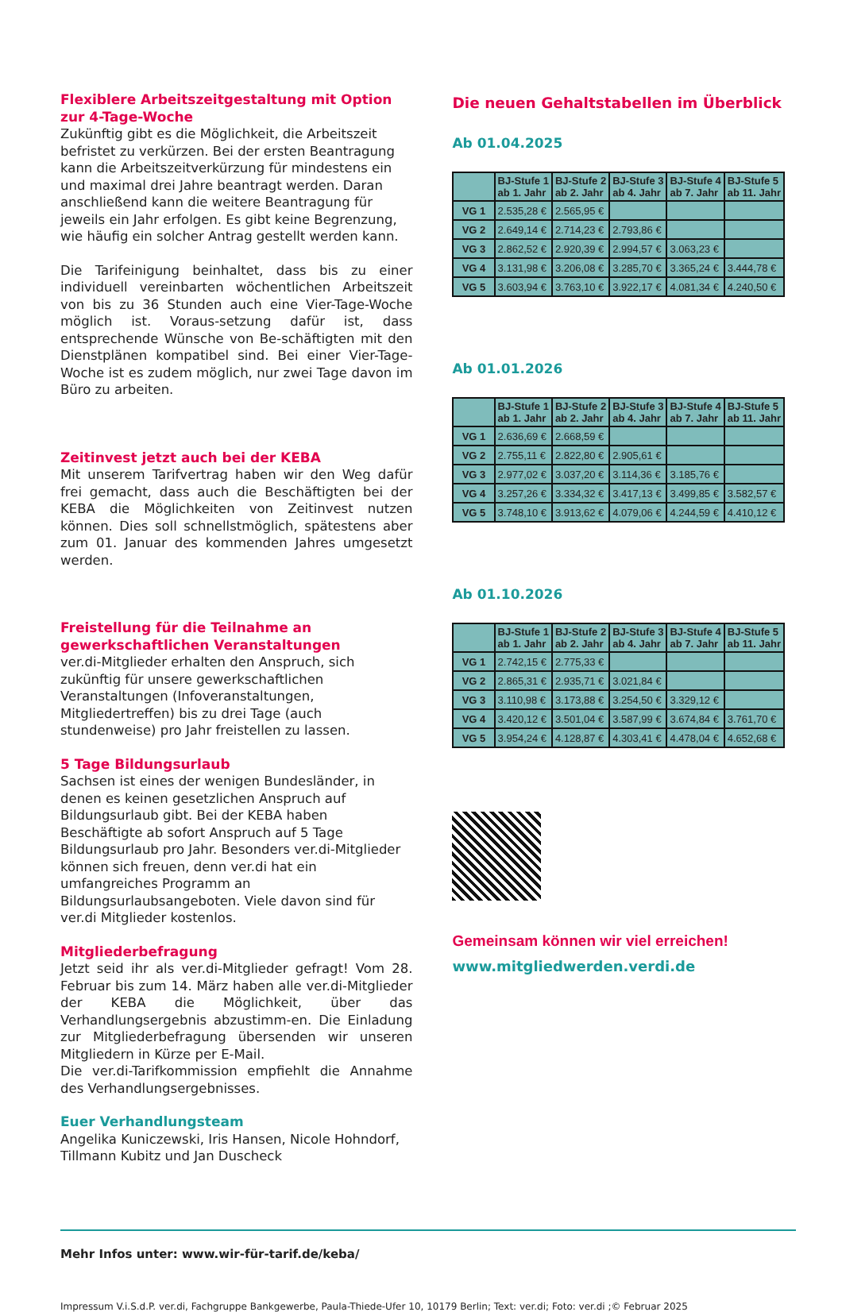Flexiblere Arbeitszeitgestaltung mit Option zur 4-Tage-Woche
Zukünftig gibt es die Möglichkeit, die Arbeitszeit befristet zu verkürzen. Bei der ersten Beantragung kann die Arbeitszeitverkürzung für mindestens ein und maximal drei Jahre beantragt werden. Daran anschließend kann die weitere Beantragung für jeweils ein Jahr erfolgen. Es gibt keine Begrenzung, wie häufig ein solcher Antrag gestellt werden kann.
Die Tarifeinigung beinhaltet, dass bis zu einer individuell vereinbarten wöchentlichen Arbeitszeit von bis zu 36 Stunden auch eine Vier-Tage-Woche möglich ist. Voraus-setzung dafür ist, dass entsprechende Wünsche von Be-schäftigten mit den Dienstplänen kompatibel sind. Bei einer Vier-Tage-Woche ist es zudem möglich, nur zwei Tage davon im Büro zu arbeiten.
Zeitinvest jetzt auch bei der KEBA
Mit unserem Tarifvertrag haben wir den Weg dafür frei gemacht, dass auch die Beschäftigten bei der KEBA die Möglichkeiten von Zeitinvest nutzen können. Dies soll schnellstmöglich, spätestens aber zum 01. Januar des kommenden Jahres umgesetzt werden.
Freistellung für die Teilnahme an gewerkschaftlichen Veranstaltungen
ver.di-Mitglieder erhalten den Anspruch, sich zukünftig für unsere gewerkschaftlichen Veranstaltungen (Infoveranstaltungen, Mitgliedertreffen) bis zu drei Tage (auch stundenweise) pro Jahr freistellen zu lassen.
5 Tage Bildungsurlaub
Sachsen ist eines der wenigen Bundesländer, in denen es keinen gesetzlichen Anspruch auf Bildungsurlaub gibt. Bei der KEBA haben Beschäftigte ab sofort Anspruch auf 5 Tage Bildungsurlaub pro Jahr. Besonders ver.di-Mitglieder können sich freuen, denn ver.di hat ein umfangreiches Programm an Bildungsurlaubsangeboten. Viele davon sind für ver.di Mitglieder kostenlos.
Mitgliederbefragung
Jetzt seid ihr als ver.di-Mitglieder gefragt! Vom 28. Februar bis zum 14. März haben alle ver.di-Mitglieder der KEBA die Möglichkeit, über das Verhandlungsergebnis abzustimm-en. Die Einladung zur Mitgliederbefragung übersenden wir unseren Mitgliedern in Kürze per E-Mail.
Die ver.di-Tarifkommission empfiehlt die Annahme des Verhandlungsergebnisses.
Euer Verhandlungsteam
Angelika Kuniczewski, Iris Hansen, Nicole Hohndorf, Tillmann Kubitz und Jan Duscheck
Die neuen Gehaltstabellen im Überblick
Ab 01.04.2025
| | BJ-Stufe 1 ab 1. Jahr | BJ-Stufe 2 ab 2. Jahr | BJ-Stufe 3 ab 4. Jahr | BJ-Stufe 4 ab 7. Jahr | BJ-Stufe 5 ab 11. Jahr |
| --- | --- | --- | --- | --- | --- |
| VG 1 | 2.535,28 € | 2.565,95 € | | | |
| VG 2 | 2.649,14 € | 2.714,23 € | 2.793,86 € | | |
| VG 3 | 2.862,52 € | 2.920,39 € | 2.994,57 € | 3.063,23 € | |
| VG 4 | 3.131,98 € | 3.206,08 € | 3.285,70 € | 3.365,24 € | 3.444,78 € |
| VG 5 | 3.603,94 € | 3.763,10 € | 3.922,17 € | 4.081,34 € | 4.240,50 € |
Ab 01.01.2026
| | BJ-Stufe 1 ab 1. Jahr | BJ-Stufe 2 ab 2. Jahr | BJ-Stufe 3 ab 4. Jahr | BJ-Stufe 4 ab 7. Jahr | BJ-Stufe 5 ab 11. Jahr |
| --- | --- | --- | --- | --- | --- |
| VG 1 | 2.636,69 € | 2.668,59 € | | | |
| VG 2 | 2.755,11 € | 2.822,80 € | 2.905,61 € | | |
| VG 3 | 2.977,02 € | 3.037,20 € | 3.114,36 € | 3.185,76 € | |
| VG 4 | 3.257,26 € | 3.334,32 € | 3.417,13 € | 3.499,85 € | 3.582,57 € |
| VG 5 | 3.748,10 € | 3.913,62 € | 4.079,06 € | 4.244,59 € | 4.410,12 € |
Ab 01.10.2026
| | BJ-Stufe 1 ab 1. Jahr | BJ-Stufe 2 ab 2. Jahr | BJ-Stufe 3 ab 4. Jahr | BJ-Stufe 4 ab 7. Jahr | BJ-Stufe 5 ab 11. Jahr |
| --- | --- | --- | --- | --- | --- |
| VG 1 | 2.742,15 € | 2.775,33 € | | | |
| VG 2 | 2.865,31 € | 2.935,71 € | 3.021,84 € | | |
| VG 3 | 3.110,98 € | 3.173,88 € | 3.254,50 € | 3.329,12 € | |
| VG 4 | 3.420,12 € | 3.501,04 € | 3.587,99 € | 3.674,84 € | 3.761,70 € |
| VG 5 | 3.954,24 € | 4.128,87 € | 4.303,41 € | 4.478,04 € | 4.652,68 € |
Gemeinsam können wir viel erreichen!
www.mitgliedwerden.verdi.de
Mehr Infos unter: www.wir-für-tarif.de/keba/
Impressum V.i.S.d.P. ver.di, Fachgruppe Bankgewerbe, Paula-Thiede-Ufer 10, 10179 Berlin; Text: ver.di; Foto: ver.di ;© Februar 2025